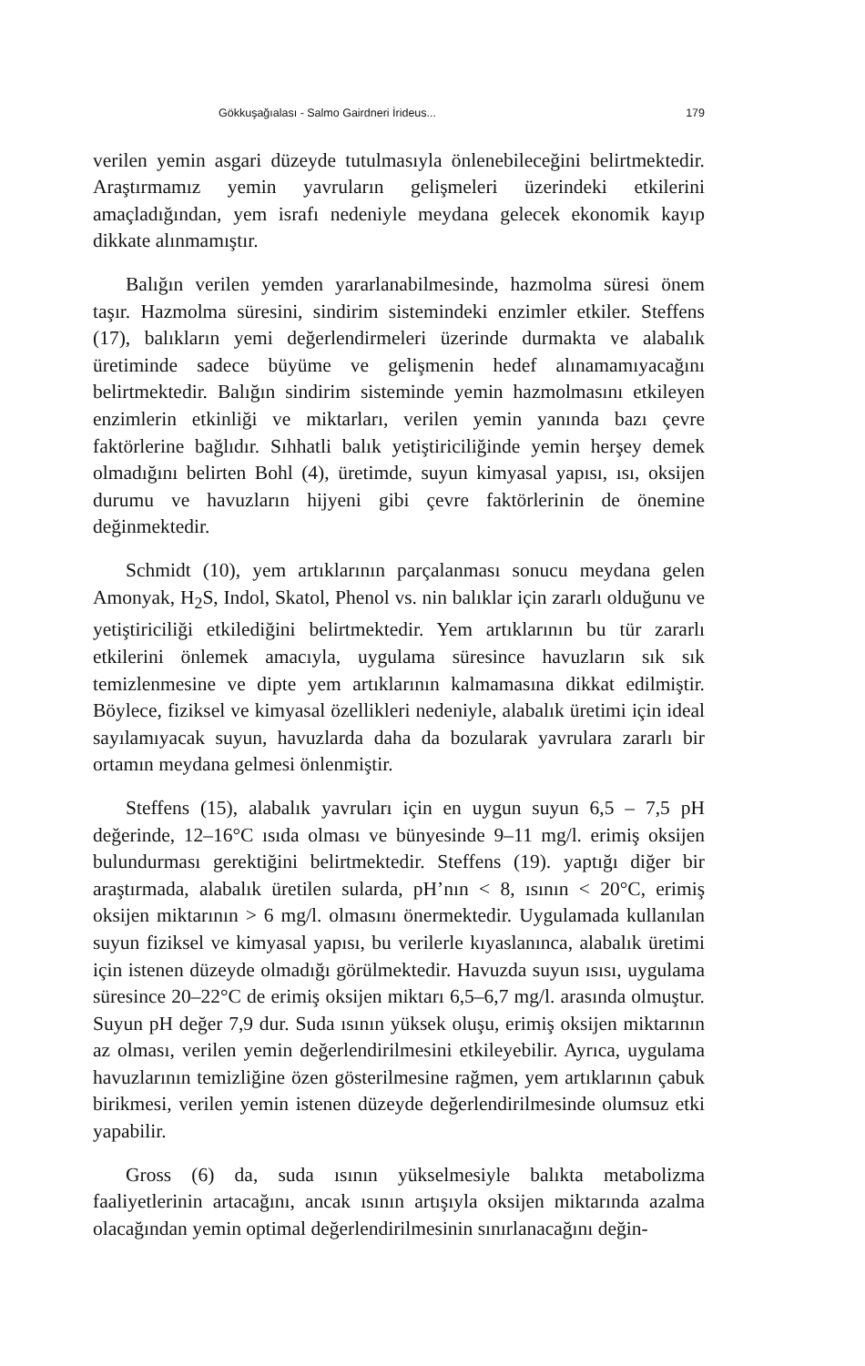Gökkuşağıalası - Salmo Gairdneri İrideus... 179
verilen yemin asgari düzeyde tutulmasıyla önlenebileceğini belirtmektedir. Araştırmamız yemin yavruların gelişmeleri üzerindeki etkilerini amaçladığından, yem israfı nedeniyle meydana gelecek ekonomik kayıp dikkate alınmamıştır.
Balığın verilen yemden yararlanabilmesinde, hazmolma süresi önem taşır. Hazmolma süresini, sindirim sistemindeki enzimler etkiler. Steffens (17), balıkların yemi değerlendirmeleri üzerinde durmakta ve alabalık üretiminde sadece büyüme ve gelişmenin hedef alınamamıyacağını belirtmektedir. Balığın sindirim sisteminde yemin hazmolmasını etkileyen enzimlerin etkinliği ve miktarları, verilen yemin yanında bazı çevre faktörlerine bağlıdır. Sıhhatli balık yetiştiriciliğinde yemin herşey demek olmadığını belirten Bohl (4), üretimde, suyun kimyasal yapısı, ısı, oksijen durumu ve havuzların hijyeni gibi çevre faktörlerinin de önemine değinmektedir.
Schmidt (10), yem artıklarının parçalanması sonucu meydana gelen Amonyak, H<sub>2</sub>S, Indol, Skatol, Phenol vs. nin balıklar için zararlı olduğunu ve yetiştiriciliği etkilediğini belirtmektedir. Yem artıklarının bu tür zararlı etkilerini önlemek amacıyla, uygulama süresince havuzların sık sık temizlenmesine ve dipte yem artıklarının kalmamasına dikkat edilmiştir. Böylece, fiziksel ve kimyasal özellikleri nedeniyle, alabalık üretimi için ideal sayılamıyacak suyun, havuzlarda daha da bozularak yavrulara zararlı bir ortamın meydana gelmesi önlenmiştir.
Steffens (15), alabalık yavruları için en uygun suyun 6,5 – 7,5 pH değerinde, 12–16°C ısıda olması ve bünyesinde 9–11 mg/l. erimiş oksijen bulundurması gerektiğini belirtmektedir. Steffens (19). yaptığı diğer bir araştırmada, alabalık üretilen sularda, pH’nın < 8, ısının < 20°C, erimiş oksijen miktarının > 6 mg/l. olmasını önermektedir. Uygulamada kullanılan suyun fiziksel ve kimyasal yapısı, bu verilerle kıyaslanınca, alabalık üretimi için istenen düzeyde olmadığı görülmektedir. Havuzda suyun ısısı, uygulama süresince 20–22°C de erimiş oksijen miktarı 6,5–6,7 mg/l. arasında olmuştur. Suyun pH değer 7,9 dur. Suda ısının yüksek oluşu, erimiş oksijen miktarının az olması, verilen yemin değerlendirilmesini etkileyebilir. Ayrıca, uygulama havuzlarının temizliğine özen gösterilmesine rağmen, yem artıklarının çabuk birikmesi, verilen yemin istenen düzeyde değerlendirilmesinde olumsuz etki yapabilir.
Gross (6) da, suda ısının yükselmesiyle balıkta metabolizma faaliyetlerinin artacağını, ancak ısının artışıyla oksijen miktarında azalma olacağından yemin optimal değerlendirilmesinin sınırlanacağını değin-